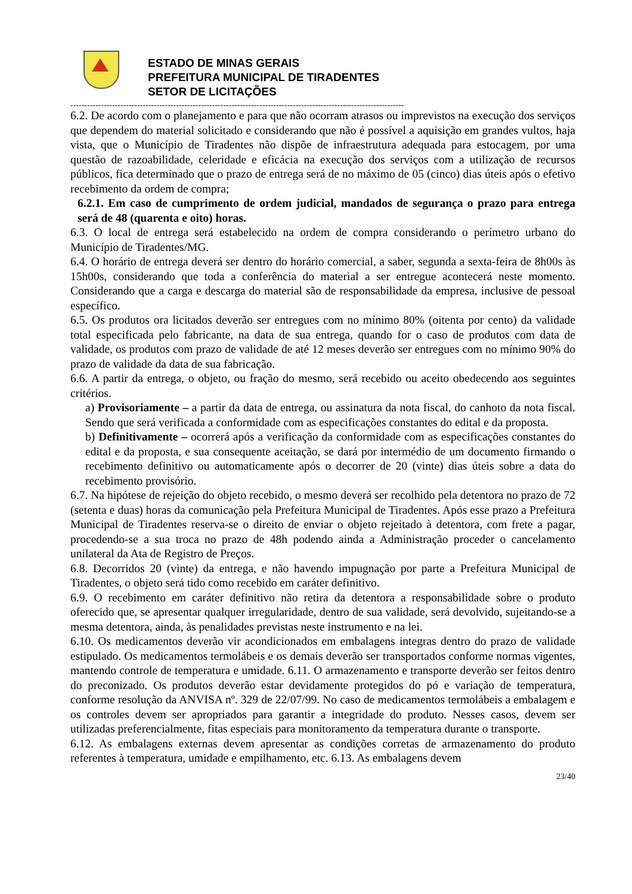ESTADO DE MINAS GERAIS
PREFEITURA MUNICIPAL DE TIRADENTES
SETOR DE LICITAÇÕES
------------------------------------------------------------------------------------------------------------------------
6.2. De acordo com o planejamento e para que não ocorram atrasos ou imprevistos na execução dos serviços que dependem do material solicitado e considerando que não é possível a aquisição em grandes vultos, haja vista, que o Município de Tiradentes não dispõe de infraestrutura adequada para estocagem, por uma questão de razoabilidade, celeridade e eficácia na execução dos serviços com a utilização de recursos públicos, fica determinado que o prazo de entrega será de no máximo de 05 (cinco) dias úteis após o efetivo recebimento da ordem de compra;
6.2.1. Em caso de cumprimento de ordem judicial, mandados de segurança o prazo para entrega será de 48 (quarenta e oito) horas.
6.3. O local de entrega será estabelecido na ordem de compra considerando o perímetro urbano do Município de Tiradentes/MG.
6.4. O horário de entrega deverá ser dentro do horário comercial, a saber, segunda a sexta-feira de 8h00s às 15h00s, considerando que toda a conferência do material a ser entregue acontecerá neste momento. Considerando que a carga e descarga do material são de responsabilidade da empresa, inclusive de pessoal específico.
6.5. Os produtos ora licitados deverão ser entregues com no mínimo 80% (oitenta por cento) da validade total especificada pelo fabricante, na data de sua entrega, quando for o caso de produtos com data de validade, os produtos com prazo de validade de até 12 meses deverão ser entregues com no mínimo 90% do prazo de validade da data de sua fabricação.
6.6. A partir da entrega, o objeto, ou fração do mesmo, será recebido ou aceito obedecendo aos seguintes critérios.
a) Provisoriamente – a partir da data de entrega, ou assinatura da nota fiscal, do canhoto da nota fiscal. Sendo que será verificada a conformidade com as especificações constantes do edital e da proposta.
b) Definitivamente – ocorrerá após a verificação da conformidade com as especificações constantes do edital e da proposta, e sua consequente aceitação, se dará por intermédio de um documento firmando o recebimento definitivo ou automaticamente após o decorrer de 20 (vinte) dias úteis sobre a data do recebimento provisório.
6.7. Na hipótese de rejeição do objeto recebido, o mesmo deverá ser recolhido pela detentora no prazo de 72 (setenta e duas) horas da comunicação pela Prefeitura Municipal de Tiradentes. Após esse prazo a Prefeitura Municipal de Tiradentes reserva-se o direito de enviar o objeto rejeitado à detentora, com frete a pagar, procedendo-se a sua troca no prazo de 48h podendo ainda a Administração proceder o cancelamento unilateral da Ata de Registro de Preços.
6.8. Decorridos 20 (vinte) da entrega, e não havendo impugnação por parte a Prefeitura Municipal de Tiradentes, o objeto será tido como recebido em caráter definitivo.
6.9. O recebimento em caráter definitivo não retira da detentora a responsabilidade sobre o produto oferecido que, se apresentar qualquer irregularidade, dentro de sua validade, será devolvido, sujeitando-se a mesma detentora, ainda, às penalidades previstas neste instrumento e na lei.
6.10. Os medicamentos deverão vir acondicionados em embalagens integras dentro do prazo de validade estipulado. Os medicamentos termolábeis e os demais deverão ser transportados conforme normas vigentes, mantendo controle de temperatura e umidade. 6.11. O armazenamento e transporte deverão ser feitos dentro do preconizado. Os produtos deverão estar devidamente protegidos do pó e variação de temperatura, conforme resolução da ANVISA nº. 329 de 22/07/99. No caso de medicamentos termolábeis a embalagem e os controles devem ser apropriados para garantir a integridade do produto. Nesses casos, devem ser utilizadas preferencialmente, fitas especiais para monitoramento da temperatura durante o transporte.
6.12. As embalagens externas devem apresentar as condições corretas de armazenamento do produto referentes à temperatura, umidade e empilhamento, etc. 6.13. As embalagens devem
23/40